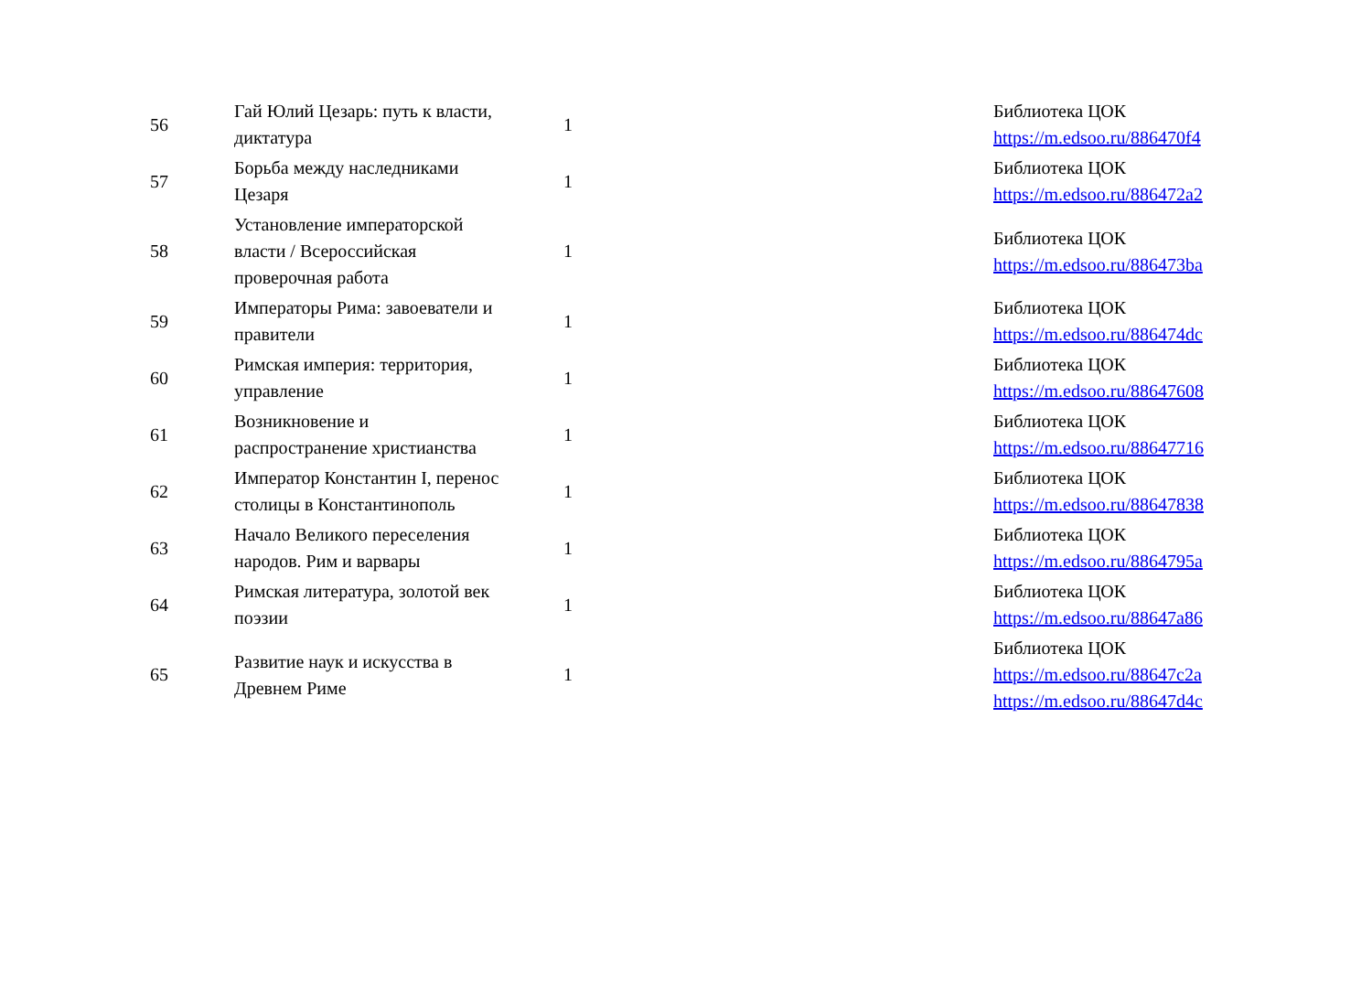| 56 | Гай Юлий Цезарь: путь к власти, диктатура | 1 | | Библиотека ЦОК https://m.edsoo.ru/886470f4 |
| 57 | Борьба между наследниками Цезаря | 1 | | Библиотека ЦОК https://m.edsoo.ru/886472a2 |
| 58 | Установление императорской власти / Всероссийская проверочная работа | 1 | | Библиотека ЦОК https://m.edsoo.ru/886473ba |
| 59 | Императоры Рима: завоеватели и правители | 1 | | Библиотека ЦОК https://m.edsoo.ru/886474dc |
| 60 | Римская империя: территория, управление | 1 | | Библиотека ЦОК https://m.edsoo.ru/88647608 |
| 61 | Возникновение и распространение христианства | 1 | | Библиотека ЦОК https://m.edsoo.ru/88647716 |
| 62 | Император Константин I, перенос столицы в Константинополь | 1 | | Библиотека ЦОК https://m.edsoo.ru/88647838 |
| 63 | Начало Великого переселения народов. Рим и варвары | 1 | | Библиотека ЦОК https://m.edsoo.ru/8864795a |
| 64 | Римская литература, золотой век поэзии | 1 | | Библиотека ЦОК https://m.edsoo.ru/88647a86 |
| 65 | Развитие наук и искусства в Древнем Риме | 1 | | Библиотека ЦОК https://m.edsoo.ru/88647c2a https://m.edsoo.ru/88647d4c |